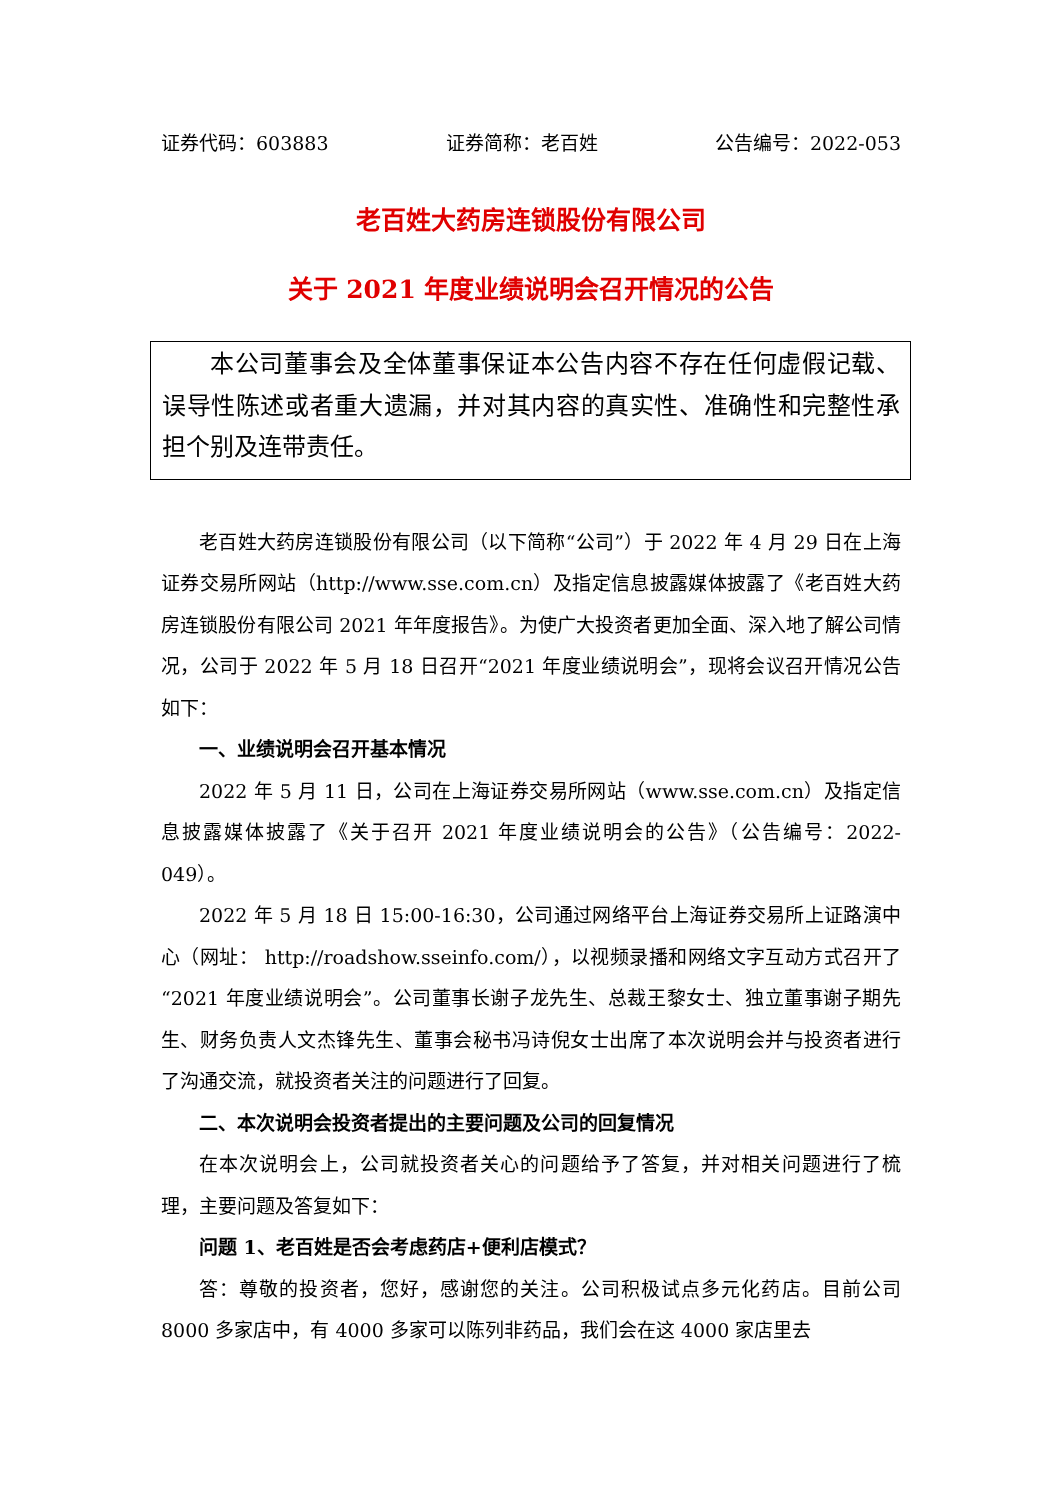证券代码：603883 证券简称：老百姓 公告编号：2022-053
老百姓大药房连锁股份有限公司
关于 2021 年度业绩说明会召开情况的公告
本公司董事会及全体董事保证本公告内容不存在任何虚假记载、误导性陈述或者重大遗漏，并对其内容的真实性、准确性和完整性承担个别及连带责任。
老百姓大药房连锁股份有限公司（以下简称“公司”）于 2022 年 4 月 29 日在上海证券交易所网站（http://www.sse.com.cn）及指定信息披露媒体披露了《老百姓大药房连锁股份有限公司 2021 年年度报告》。为使广大投资者更加全面、深入地了解公司情况，公司于 2022 年 5 月 18 日召开“2021 年度业绩说明会”，现将会议召开情况公告如下：
一、业绩说明会召开基本情况
2022 年 5 月 11 日，公司在上海证券交易所网站（www.sse.com.cn）及指定信息披露媒体披露了《关于召开 2021 年度业绩说明会的公告》（公告编号：2022-049）。
2022 年 5 月 18 日 15:00-16:30，公司通过网络平台上海证券交易所上证路演中心（网址： http://roadshow.sseinfo.com/），以视频录播和网络文字互动方式召开了“2021 年度业绩说明会”。公司董事长谢子龙先生、总裁王黎女士、独立董事谢子期先生、财务负责人文杰锋先生、董事会秘书冯诗倪女士出席了本次说明会并与投资者进行了沟通交流，就投资者关注的问题进行了回复。
二、本次说明会投资者提出的主要问题及公司的回复情况
在本次说明会上，公司就投资者关心的问题给予了答复，并对相关问题进行了梳理，主要问题及答复如下：
问题 1、老百姓是否会考虑药店+便利店模式？
答：尊敬的投资者，您好，感谢您的关注。公司积极试点多元化药店。目前公司 8000 多家店中，有 4000 多家可以陈列非药品，我们会在这 4000 家店里去